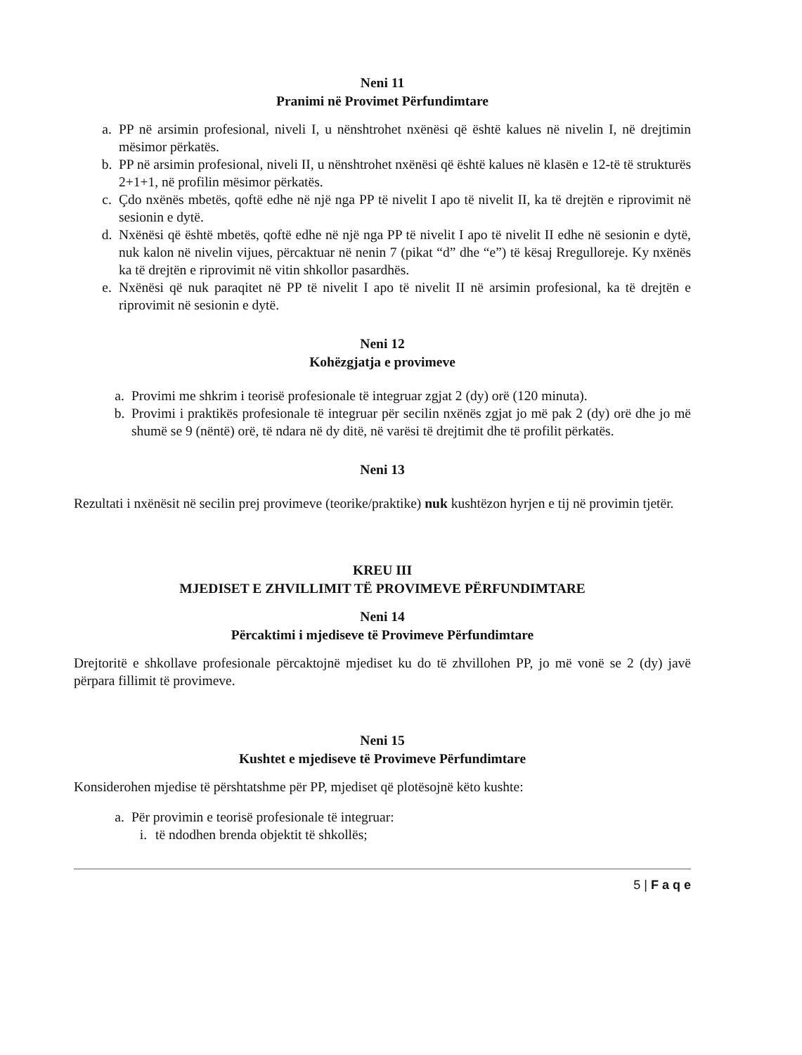Neni 11
Pranimi në Provimet Përfundimtare
a. PP në arsimin profesional, niveli I, u nënshtrohet nxënësi që është kalues në nivelin I, në drejtimin mësimor përkatës.
b. PP në arsimin profesional, niveli II, u nënshtrohet nxënësi që është kalues në klasën e 12-të të strukturës 2+1+1, në profilin mësimor përkatës.
c. Çdo nxënës mbetës, qoftë edhe në një nga PP të nivelit I apo të nivelit II, ka të drejtën e riprovimit në sesionin e dytë.
d. Nxënësi që është mbetës, qoftë edhe në një nga PP të nivelit I apo të nivelit II edhe në sesionin e dytë, nuk kalon në nivelin vijues, përcaktuar në nenin 7 (pikat “d” dhe “e”) të kësaj Rregulloreje. Ky nxënës ka të drejtën e riprovimit në vitin shkollor pasardhës.
e. Nxënësi që nuk paraqitet në PP të nivelit I apo të nivelit II në arsimin profesional, ka të drejtën e riprovimit në sesionin e dytë.
Neni 12
Kohëzgjatja e provimeve
a. Provimi me shkrim i teorisë profesionale të integruar zgjat 2 (dy) orë (120 minuta).
b. Provimi i praktikës profesionale të integruar për secilin nxënës zgjat jo më pak 2 (dy) orë dhe jo më shumë se 9 (nëntë) orë, të ndara në dy ditë, në varësi të drejtimit dhe të profilit përkatës.
Neni 13
Rezultati i nxënësit në secilin prej provimeve (teorike/praktike) nuk kushtëzon hyrjen e tij në provimin tjetër.
KREU III
MJEDISET E ZHVILLIMIT TË PROVIMEVE PËRFUNDIMTARE
Neni 14
Përcaktimi i mjediseve të Provimeve Përfundimtare
Drejtoritë e shkollave profesionale përcaktojnë mjediset ku do të zhvillohen PP, jo më vonë se 2 (dy) javë përpara fillimit të provimeve.
Neni 15
Kushtet e mjediseve të Provimeve Përfundimtare
Konsiderohen mjedise të përshtatshme për PP, mjediset që plotësojnë këto kushte:
a. Për provimin e teorisë profesionale të integruar:
i. të ndodhen brenda objektit të shkollës;
5 | F a q e